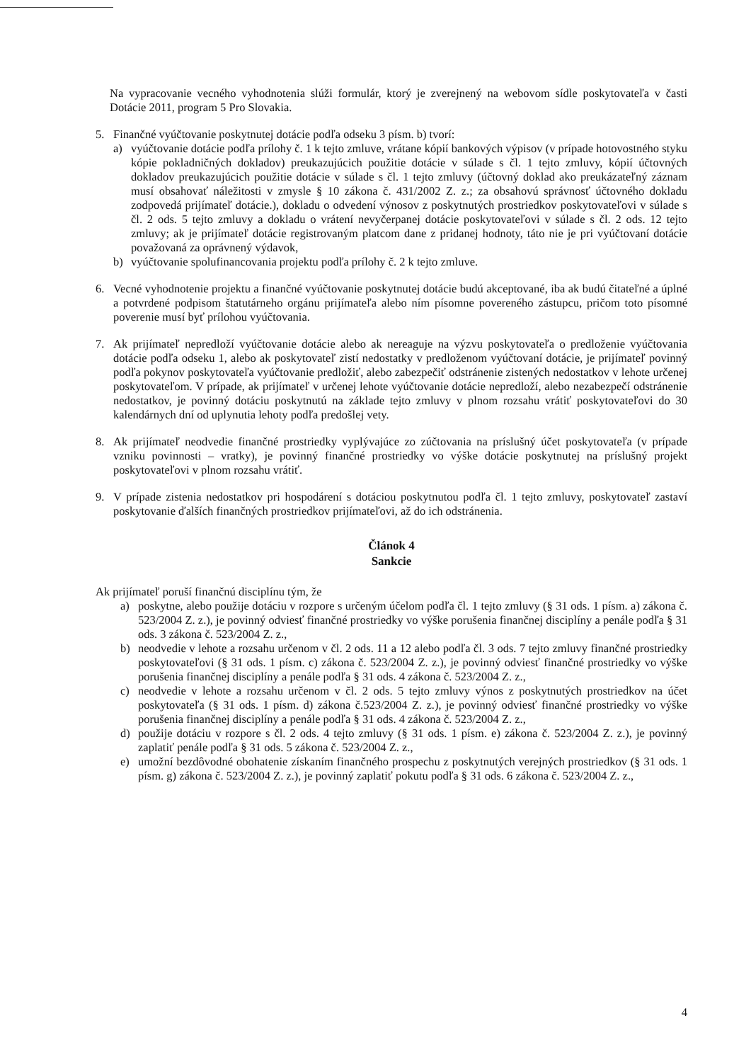Na vypracovanie vecného vyhodnotenia slúži formulár, ktorý je zverejnený na webovom sídle poskytovateľa v časti Dotácie 2011, program 5 Pro Slovakia.
5. Finančné vyúčtovanie poskytnutej dotácie podľa odseku 3 písm. b) tvorí:
a) vyúčtovanie dotácie podľa prílohy č. 1 k tejto zmluve, vrátane kópií bankových výpisov (v prípade hotovostného styku kópie pokladničných dokladov) preukazujúcich použitie dotácie v súlade s čl. 1 tejto zmluvy, kópií účtovných dokladov preukazujúcich použitie dotácie v súlade s čl. 1 tejto zmluvy (účtovný doklad ako preukázateľný záznam musí obsahovať náležitosti v zmysle § 10 zákona č. 431/2002 Z. z.; za obsahovú správnosť účtovného dokladu zodpovedá prijímateľ dotácie.), dokladu o odvedení výnosov z poskytnutých prostriedkov poskytovateľovi v súlade s čl. 2 ods. 5 tejto zmluvy a dokladu o vrátení nevyčerpanej dotácie poskytovateľovi v súlade s čl. 2 ods. 12 tejto zmluvy; ak je prijímateľ dotácie registrovaným platcom dane z pridanej hodnoty, táto nie je pri vyúčtovaní dotácie považovaná za oprávnený výdavok,
b) vyúčtovanie spolufinancovania projektu podľa prílohy č. 2 k tejto zmluve.
6. Vecné vyhodnotenie projektu a finančné vyúčtovanie poskytnutej dotácie budú akceptované, iba ak budú čitateľné a úplné a potvrdené podpisom štatutárneho orgánu prijímateľa alebo ním písomne povereného zástupcu, pričom toto písomné poverenie musí byť prílohou vyúčtovania.
7. Ak prijímateľ nepredloží vyúčtovanie dotácie alebo ak nereaguje na výzvu poskytovateľa o predloženie vyúčtovania dotácie podľa odseku 1, alebo ak poskytovateľ zistí nedostatky v predloženom vyúčtovaní dotácie, je prijímateľ povinný podľa pokynov poskytovateľa vyúčtovanie predložiť, alebo zabezpečiť odstránenie zistených nedostatkov v lehote určenej poskytovateľom. V prípade, ak prijímateľ v určenej lehote vyúčtovanie dotácie nepredloží, alebo nezabezpečí odstránenie nedostatkov, je povinný dotáciu poskytnutú na základe tejto zmluvy v plnom rozsahu vrátiť poskytovateľovi do 30 kalendárnych dní od uplynutia lehoty podľa predošlej vety.
8. Ak prijímateľ neodvedie finančné prostriedky vyplývajúce zo zúčtovania na príslušný účet poskytovateľa (v prípade vzniku povinnosti – vratky), je povinný finančné prostriedky vo výške dotácie poskytnutej na príslušný projekt poskytovateľovi v plnom rozsahu vrátiť.
9. V prípade zistenia nedostatkov pri hospodárení s dotáciou poskytnutou podľa čl. 1 tejto zmluvy, poskytovateľ zastaví poskytovanie ďalších finančných prostriedkov prijímateľovi, až do ich odstránenia.
Článok 4
Sankcie
Ak prijímateľ poruší finančnú disciplínu tým, že
a) poskytne, alebo použije dotáciu v rozpore s určeným účelom podľa čl. 1 tejto zmluvy (§ 31 ods. 1 písm. a) zákona č. 523/2004 Z. z.), je povinný odviesť finančné prostriedky vo výške porušenia finančnej disciplíny a penále podľa § 31 ods. 3 zákona č. 523/2004 Z. z.,
b) neodvedie v lehote a rozsahu určenom v čl. 2 ods. 11 a 12 alebo podľa čl. 3 ods. 7 tejto zmluvy finančné prostriedky poskytovateľovi (§ 31 ods. 1 písm. c) zákona č. 523/2004 Z. z.), je povinný odviesť finančné prostriedky vo výške porušenia finančnej disciplíny a penále podľa § 31 ods. 4 zákona č. 523/2004 Z. z.,
c) neodvedie v lehote a rozsahu určenom v čl. 2 ods. 5 tejto zmluvy výnos z poskytnutých prostriedkov na účet poskytovateľa (§ 31 ods. 1 písm. d) zákona č.523/2004 Z. z.), je povinný odviesť finančné prostriedky vo výške porušenia finančnej disciplíny a penále podľa § 31 ods. 4 zákona č. 523/2004 Z. z.,
d) použije dotáciu v rozpore s čl. 2 ods. 4 tejto zmluvy (§ 31 ods. 1 písm. e) zákona č. 523/2004 Z. z.), je povinný zaplatiť penále podľa § 31 ods. 5 zákona č. 523/2004 Z. z.,
e) umožní bezdôvodné obohatenie získaním finančného prospechu z poskytnutých verejných prostriedkov (§ 31 ods. 1 písm. g) zákona č. 523/2004 Z. z.), je povinný zaplatiť pokutu podľa § 31 ods. 6 zákona č. 523/2004 Z. z.,
4